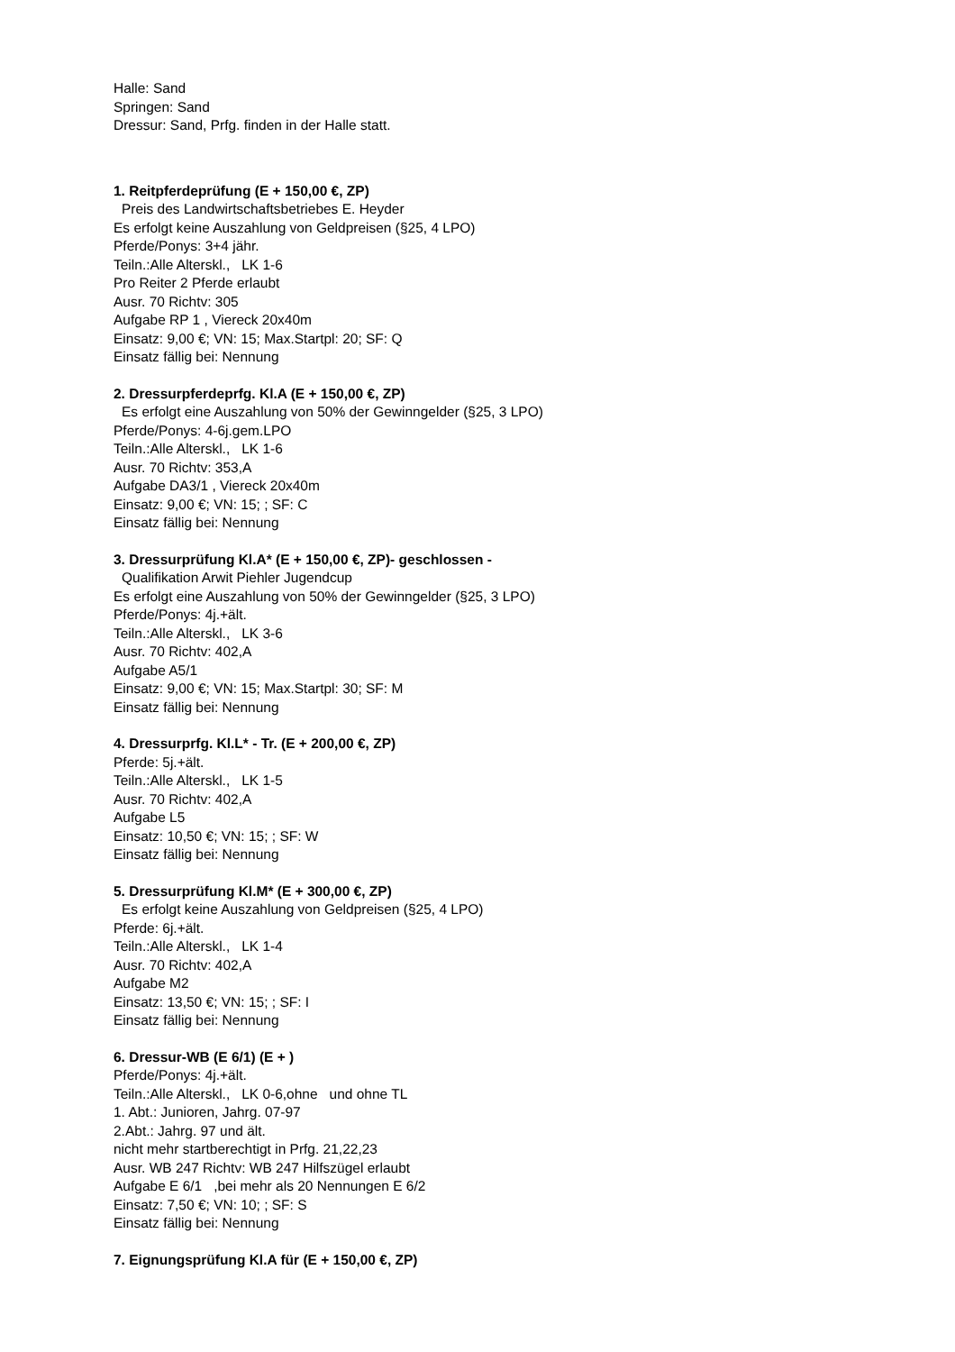Halle: Sand
Springen: Sand
Dressur: Sand, Prfg. finden in der Halle statt.
1. Reitpferdeprüfung (E + 150,00 €, ZP)
Preis des Landwirtschaftsbetriebes E. Heyder
Es erfolgt keine Auszahlung von Geldpreisen (§25, 4 LPO)
Pferde/Ponys: 3+4 jähr.
Teiln.:Alle Alterskl., LK 1-6
Pro Reiter 2 Pferde erlaubt
Ausr. 70 Richtv: 305
Aufgabe RP 1 , Viereck 20x40m
Einsatz: 9,00 €; VN: 15; Max.Startpl: 20; SF: Q
Einsatz fällig bei: Nennung
2. Dressurpferdeprfg. Kl.A (E + 150,00 €, ZP)
Es erfolgt eine Auszahlung von 50% der Gewinngelder (§25, 3 LPO)
Pferde/Ponys: 4-6j.gem.LPO
Teiln.:Alle Alterskl., LK 1-6
Ausr. 70 Richtv: 353,A
Aufgabe DA3/1 , Viereck 20x40m
Einsatz: 9,00 €; VN: 15; ; SF: C
Einsatz fällig bei: Nennung
3. Dressurprüfung Kl.A* (E + 150,00 €, ZP)- geschlossen -
Qualifikation Arwit Piehler Jugendcup
Es erfolgt eine Auszahlung von 50% der Gewinngelder (§25, 3 LPO)
Pferde/Ponys: 4j.+ält.
Teiln.:Alle Alterskl., LK 3-6
Ausr. 70 Richtv: 402,A
Aufgabe A5/1
Einsatz: 9,00 €; VN: 15; Max.Startpl: 30; SF: M
Einsatz fällig bei: Nennung
4. Dressurprfg. Kl.L* - Tr. (E + 200,00 €, ZP)
Pferde: 5j.+ält.
Teiln.:Alle Alterskl., LK 1-5
Ausr. 70 Richtv: 402,A
Aufgabe L5
Einsatz: 10,50 €; VN: 15; ; SF: W
Einsatz fällig bei: Nennung
5. Dressurprüfung Kl.M* (E + 300,00 €, ZP)
Es erfolgt keine Auszahlung von Geldpreisen (§25, 4 LPO)
Pferde: 6j.+ält.
Teiln.:Alle Alterskl., LK 1-4
Ausr. 70 Richtv: 402,A
Aufgabe M2
Einsatz: 13,50 €; VN: 15; ; SF: I
Einsatz fällig bei: Nennung
6. Dressur-WB (E 6/1) (E + )
Pferde/Ponys: 4j.+ält.
Teiln.:Alle Alterskl., LK 0-6,ohne und ohne TL
1. Abt.: Junioren, Jahrg. 07-97
2.Abt.: Jahrg. 97 und ält.
nicht mehr startberechtigt in Prfg. 21,22,23
Ausr. WB 247 Richtv: WB 247 Hilfszügel erlaubt
Aufgabe E 6/1 ,bei mehr als 20 Nennungen E 6/2
Einsatz: 7,50 €; VN: 10; ; SF: S
Einsatz fällig bei: Nennung
7. Eignungsprüfung Kl.A für (E + 150,00 €, ZP)